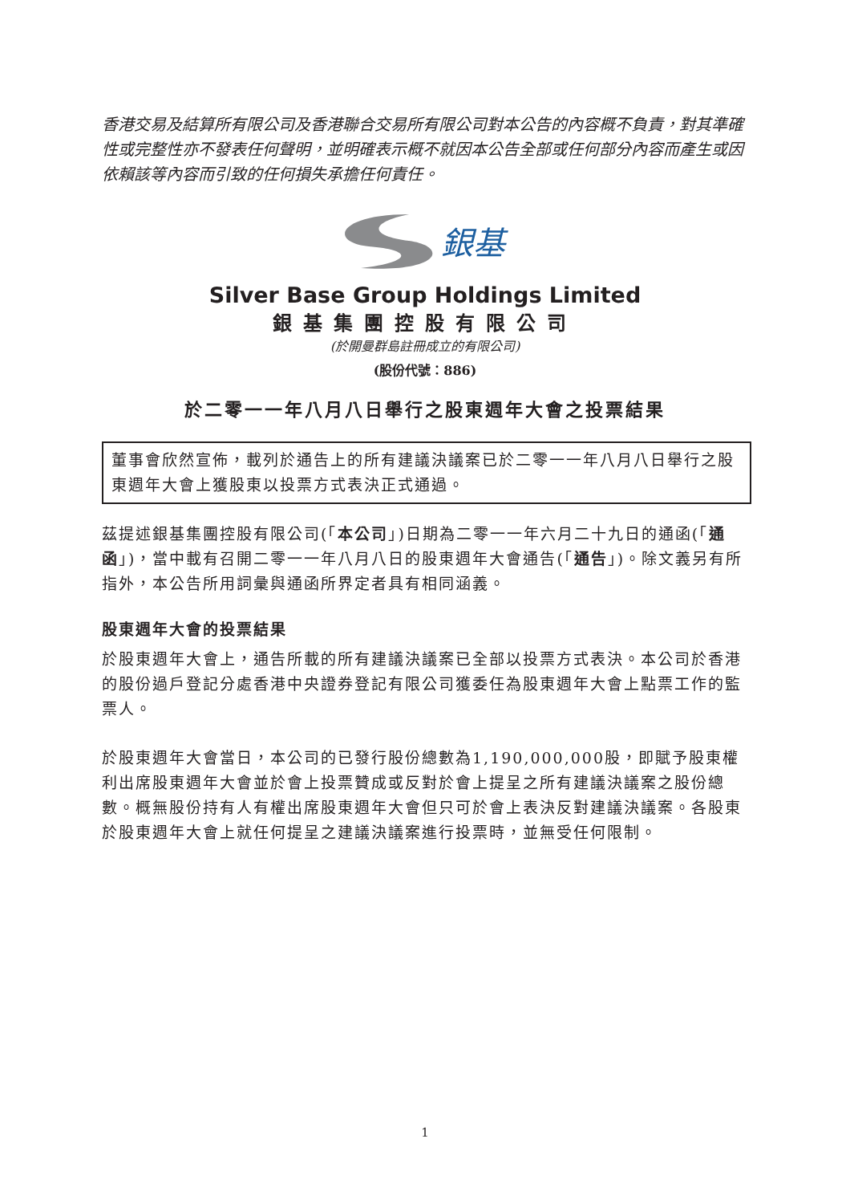香港交易及結算所有限公司及香港聯合交易所有限公司對本公告的內容概不負責，對其準確性或完整性亦不發表任何聲明，並明確表示概不就因本公告全部或任何部分內容而產生或因依賴該等內容而引致的任何損失承擔任何責任。
銀基
Silver Base Group Holdings Limited
銀基集團控股有限公司
(於開曼群島註冊成立的有限公司)
(股份代號：886)
於二零一一年八月八日舉行之股東週年大會之投票結果
董事會欣然宣佈，載列於通告上的所有建議決議案已於二零一一年八月八日舉行之股東週年大會上獲股東以投票方式表決正式通過。
茲提述銀基集團控股有限公司(「本公司」)日期為二零一一年六月二十九日的通函(「通函」)，當中載有召開二零一一年八月八日的股東週年大會通告(「通告」)。除文義另有所指外，本公告所用詞彙與通函所界定者具有相同涵義。
股東週年大會的投票結果
於股東週年大會上，通告所載的所有建議決議案已全部以投票方式表決。本公司於香港的股份過戶登記分處香港中央證券登記有限公司獲委任為股東週年大會上點票工作的監票人。
於股東週年大會當日，本公司的已發行股份總數為1,190,000,000股，即賦予股東權利出席股東週年大會並於會上投票贊成或反對於會上提呈之所有建議決議案之股份總數。概無股份持有人有權出席股東週年大會但只可於會上表決反對建議決議案。各股東於股東週年大會上就任何提呈之建議決議案進行投票時，並無受任何限制。
1